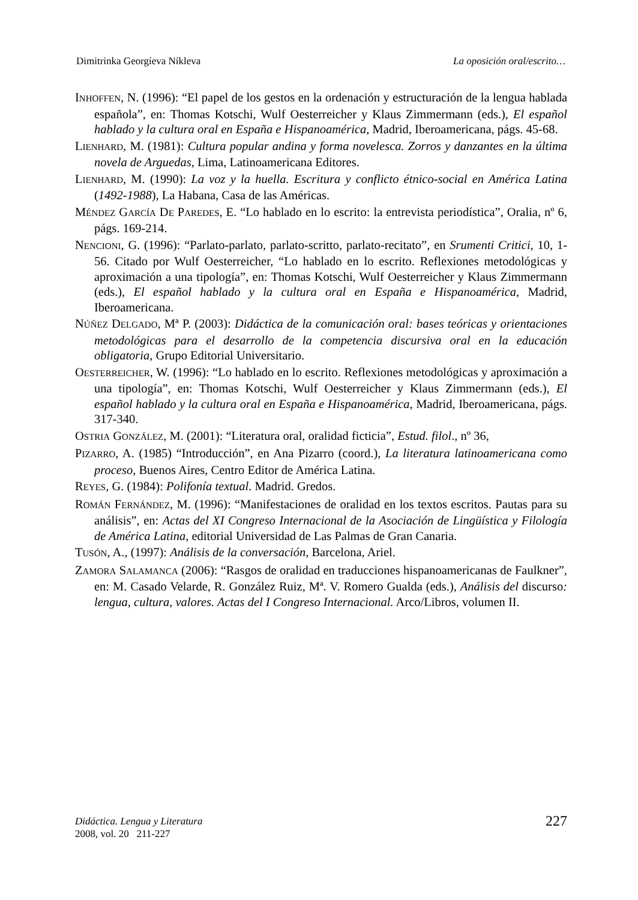Dimitrinka Georgíeva Níkleva La oposición oral/escrito…
INHOFFEN, N. (1996): “El papel de los gestos en la ordenación y estructuración de la lengua hablada española”, en: Thomas Kotschi, Wulf Oesterreicher y Klaus Zimmermann (eds.), El español hablado y la cultura oral en España e Hispanoamérica, Madrid, Iberoamericana, págs. 45-68.
LIENHARD, M. (1981): Cultura popular andina y forma novelesca. Zorros y danzantes en la última novela de Arguedas, Lima, Latinoamericana Editores.
LIENHARD, M. (1990): La voz y la huella. Escritura y conflicto étnico-social en América Latina (1492-1988), La Habana, Casa de las Américas.
MÉNDEZ GARCÍA DE PAREDES, E. “Lo hablado en lo escrito: la entrevista periodística”, Oralia, nº 6, págs. 169-214.
NENCIONI, G. (1996): “Parlato-parlato, parlato-scritto, parlato-recitato”, en Srumenti Critici, 10, 1-56. Citado por Wulf Oesterreicher, “Lo hablado en lo escrito. Reflexiones metodológicas y aproximación a una tipología”, en: Thomas Kotschi, Wulf Oesterreicher y Klaus Zimmermann (eds.), El español hablado y la cultura oral en España e Hispanoamérica, Madrid, Iberoamericana.
NÚÑEZ DELGADO, Mª P. (2003): Didáctica de la comunicación oral: bases teóricas y orientaciones metodológicas para el desarrollo de la competencia discursiva oral en la educación obligatoria, Grupo Editorial Universitario.
OESTERREICHER, W. (1996): “Lo hablado en lo escrito. Reflexiones metodológicas y aproximación a una tipología”, en: Thomas Kotschi, Wulf Oesterreicher y Klaus Zimmermann (eds.), El español hablado y la cultura oral en España e Hispanoamérica, Madrid, Iberoamericana, págs. 317-340.
OSTRIA GONZÁLEZ, M. (2001): “Literatura oral, oralidad ficticia”, Estud. filol., nº 36,
PIZARRO, A. (1985) “Introducción”, en Ana Pizarro (coord.), La literatura latinoamericana como proceso, Buenos Aires, Centro Editor de América Latina.
REYES, G. (1984): Polifonía textual. Madrid. Gredos.
ROMÁN FERNÁNDEZ, M. (1996): “Manifestaciones de oralidad en los textos escritos. Pautas para su análisis”, en: Actas del XI Congreso Internacional de la Asociación de Lingüística y Filología de América Latina, editorial Universidad de Las Palmas de Gran Canaria.
TUSÓN, A., (1997): Análisis de la conversación, Barcelona, Ariel.
ZAMORA SALAMANCA (2006): “Rasgos de oralidad en traducciones hispanoamericanas de Faulkner”, en: M. Casado Velarde, R. González Ruiz, Mª. V. Romero Gualda (eds.), Análisis del discurso: lengua, cultura, valores. Actas del I Congreso Internacional. Arco/Libros, volumen II.
Didáctica. Lengua y Literatura
2008, vol. 20 211-227
227